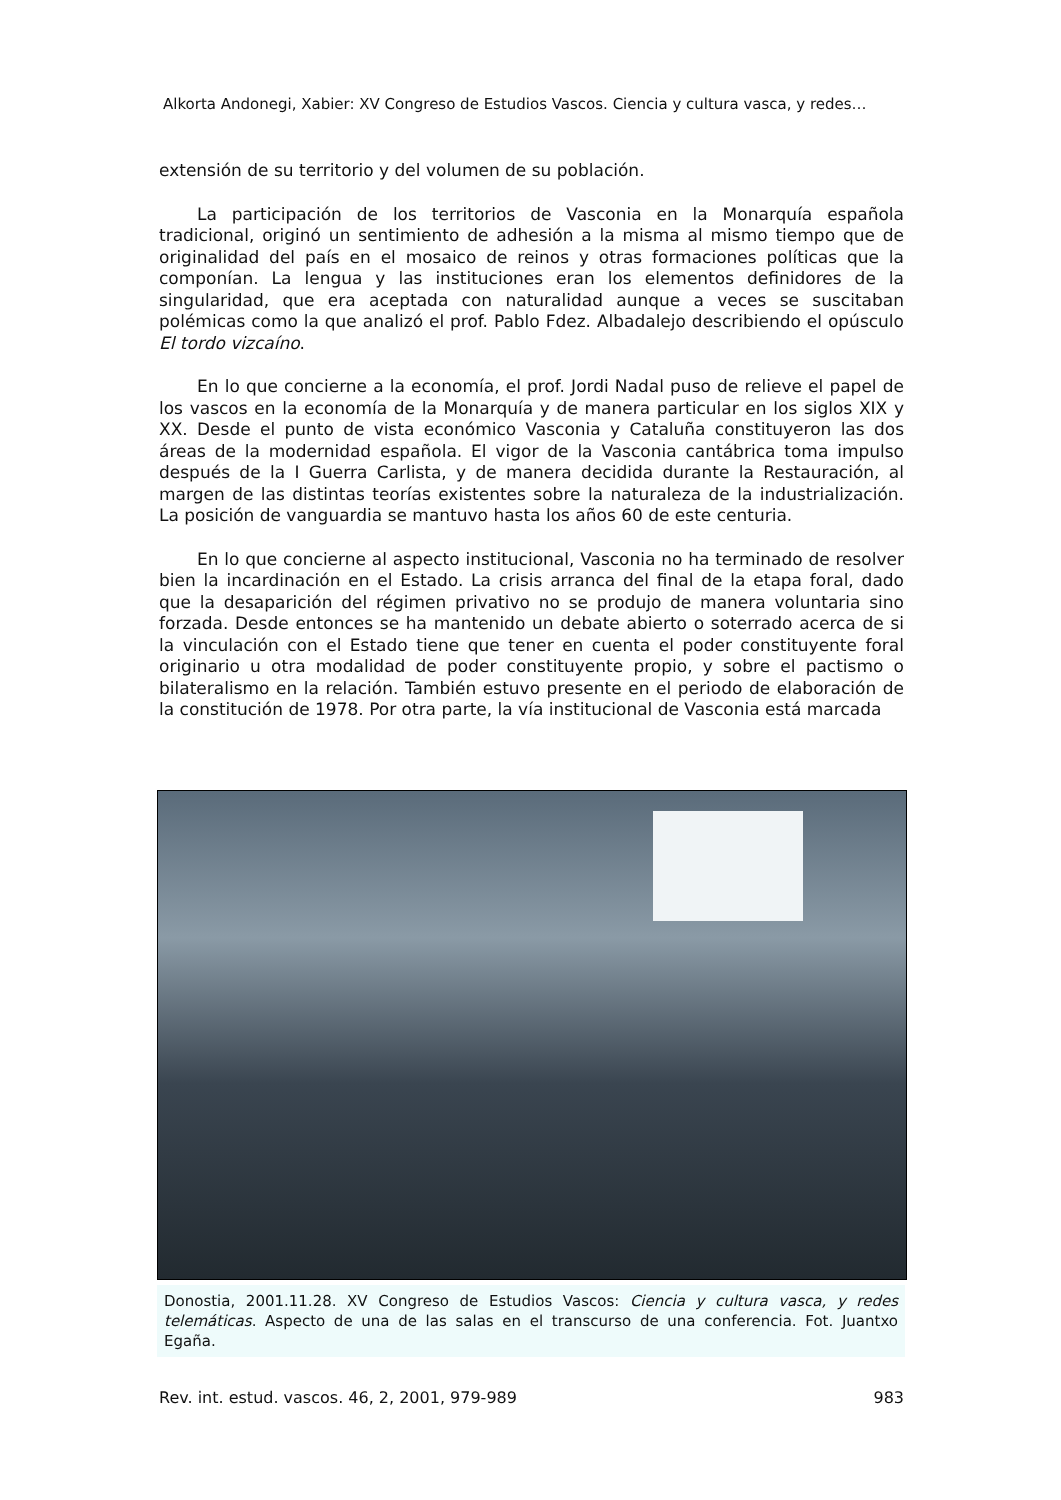Alkorta Andonegi, Xabier: XV Congreso de Estudios Vascos. Ciencia y cultura vasca, y redes…
extensión de su territorio y del volumen de su población.
La participación de los territorios de Vasconia en la Monarquía española tradicional, originó un sentimiento de adhesión a la misma al mismo tiempo que de originalidad del país en el mosaico de reinos y otras formaciones políticas que la componían. La lengua y las instituciones eran los elementos definidores de la singularidad, que era aceptada con naturalidad aunque a veces se suscitaban polémicas como la que analizó el prof. Pablo Fdez. Albadalejo describiendo el opúsculo El tordo vizcaíno.
En lo que concierne a la economía, el prof. Jordi Nadal puso de relieve el papel de los vascos en la economía de la Monarquía y de manera particular en los siglos XIX y XX. Desde el punto de vista económico Vasconia y Cataluña constituyeron las dos áreas de la modernidad española. El vigor de la Vasconia cantábrica toma impulso después de la I Guerra Carlista, y de manera decidida durante la Restauración, al margen de las distintas teorías existentes sobre la naturaleza de la industrialización. La posición de vanguardia se mantuvo hasta los años 60 de este centuria.
En lo que concierne al aspecto institucional, Vasconia no ha terminado de resolver bien la incardinación en el Estado. La crisis arranca del final de la etapa foral, dado que la desaparición del régimen privativo no se produjo de manera voluntaria sino forzada. Desde entonces se ha mantenido un debate abierto o soterrado acerca de si la vinculación con el Estado tiene que tener en cuenta el poder constituyente foral originario u otra modalidad de poder constituyente propio, y sobre el pactismo o bilateralismo en la relación. También estuvo presente en el periodo de elaboración de la constitución de 1978. Por otra parte, la vía institucional de Vasconia está marcada
Donostia, 2001.11.28. XV Congreso de Estudios Vascos: Ciencia y cultura vasca, y redes telemáticas. Aspecto de una de las salas en el transcurso de una conferencia. Fot. Juantxo Egaña.
Rev. int. estud. vascos. 46, 2, 2001, 979-989 983